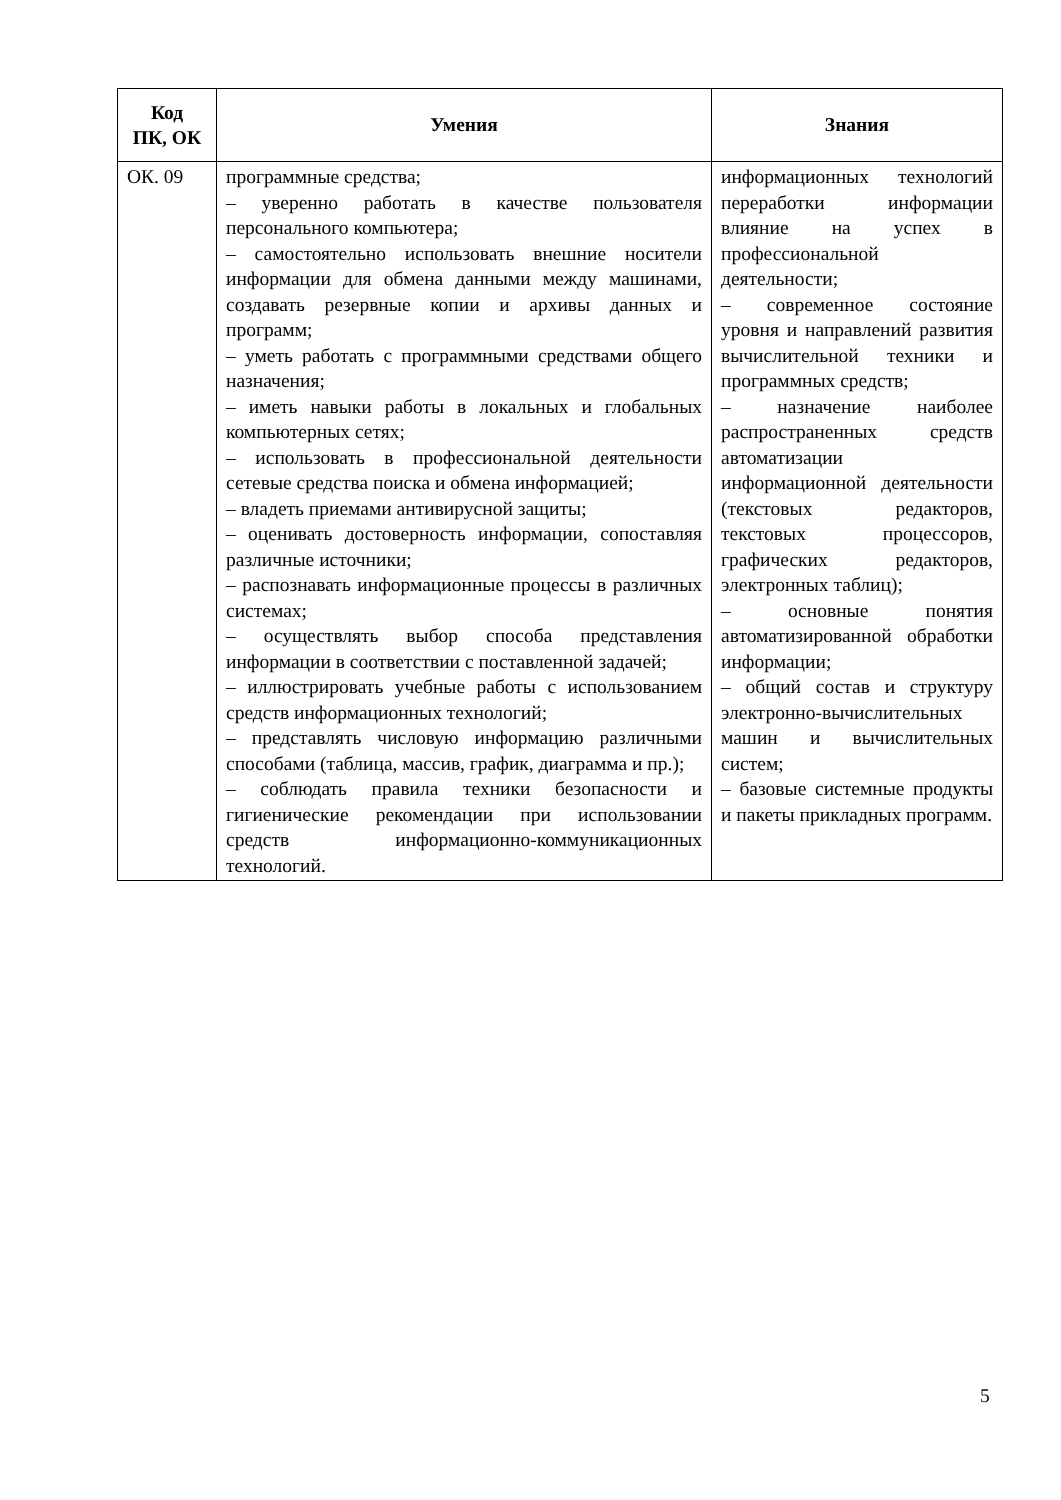| Код ПК, ОК | Умения | Знания |
| --- | --- | --- |
| ОК. 09 | программные средства; – уверенно работать в качестве пользователя персонального компьютера; – самостоятельно использовать внешние носители информации для обмена данными между машинами, создавать резервные копии и архивы данных и программ; – уметь работать с программными средствами общего назначения; – иметь навыки работы в локальных и глобальных компьютерных сетях; – использовать в профессиональной деятельности сетевые средства поиска и обмена информацией; – владеть приемами антивирусной защиты; – оценивать достоверность информации, сопоставляя различные источники; – распознавать информационные процессы в различных системах; – осуществлять выбор способа представления информации в соответствии с поставленной задачей; – иллюстрировать учебные работы с использованием средств информационных технологий; – представлять числовую информацию различными способами (таблица, массив, график, диаграмма и пр.); – соблюдать правила техники безопасности и гигиенические рекомендации при использовании средств информационно-коммуникационных технологий. | информационных технологий переработки информации влияние на успех в профессиональной деятельности; – современное состояние уровня и направлений развития вычислительной техники и программных средств; – назначение наиболее распространенных средств автоматизации информационной деятельности (текстовых редакторов, текстовых процессоров, графических редакторов, электронных таблиц); – основные понятия автоматизированной обработки информации; – общий состав и структуру электронно-вычислительных машин и вычислительных систем; – базовые системные продукты и пакеты прикладных программ. |
5